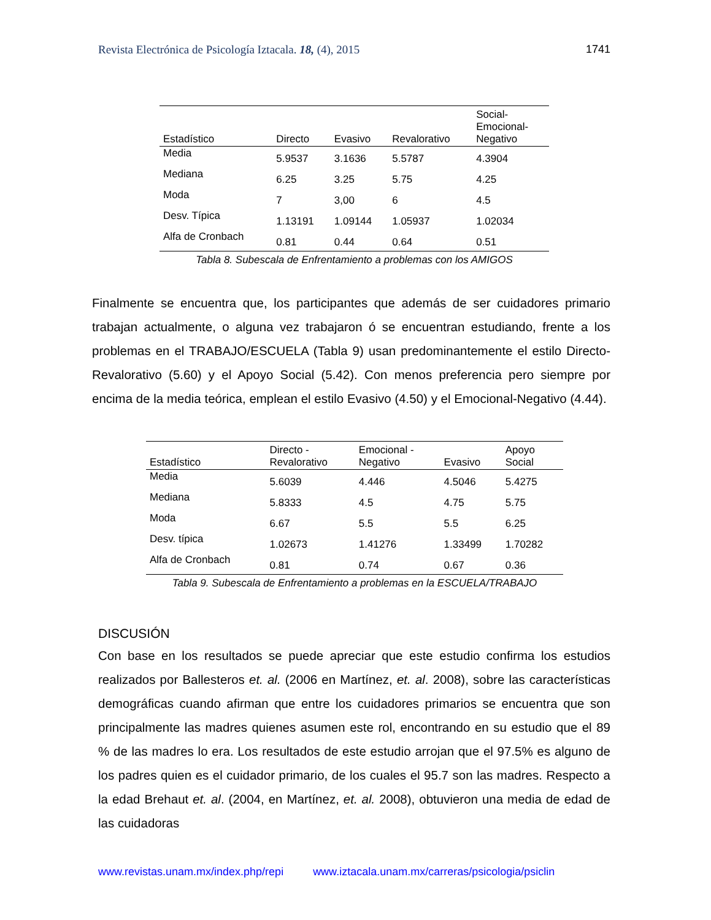Revista Electrónica de Psicología Iztacala. 18, (4), 2015 1741
| Estadístico | Directo | Evasivo | Revalorativo | Social- Emocional- Negativo |
| --- | --- | --- | --- | --- |
| Media | 5.9537 | 3.1636 | 5.5787 | 4.3904 |
| Mediana | 6.25 | 3.25 | 5.75 | 4.25 |
| Moda | 7 | 3,00 | 6 | 4.5 |
| Desv. Típica | 1.13191 | 1.09144 | 1.05937 | 1.02034 |
| Alfa de Cronbach | 0.81 | 0.44 | 0.64 | 0.51 |
Tabla 8. Subescala de Enfrentamiento a problemas con los AMIGOS
Finalmente se encuentra que, los participantes que además de ser cuidadores primario trabajan actualmente, o alguna vez trabajaron ó se encuentran estudiando, frente a los problemas en el TRABAJO/ESCUELA (Tabla 9) usan predominantemente el estilo Directo-Revalorativo (5.60) y el Apoyo Social (5.42). Con menos preferencia pero siempre por encima de la media teórica, emplean el estilo Evasivo (4.50) y el Emocional-Negativo (4.44).
| Estadístico | Directo - Revalorativo | Emocional - Negativo | Evasivo | Apoyo Social |
| --- | --- | --- | --- | --- |
| Media | 5.6039 | 4.446 | 4.5046 | 5.4275 |
| Mediana | 5.8333 | 4.5 | 4.75 | 5.75 |
| Moda | 6.67 | 5.5 | 5.5 | 6.25 |
| Desv. típica | 1.02673 | 1.41276 | 1.33499 | 1.70282 |
| Alfa de Cronbach | 0.81 | 0.74 | 0.67 | 0.36 |
Tabla 9. Subescala de Enfrentamiento a problemas en la ESCUELA/TRABAJO
DISCUSIÓN
Con base en los resultados se puede apreciar que este estudio confirma los estudios realizados por Ballesteros et. al. (2006 en Martínez, et. al. 2008), sobre las características demográficas cuando afirman que entre los cuidadores primarios se encuentra que son principalmente las madres quienes asumen este rol, encontrando en su estudio que el 89 % de las madres lo era. Los resultados de este estudio arrojan que el 97.5% es alguno de los padres quien es el cuidador primario, de los cuales el 95.7 son las madres. Respecto a la edad Brehaut et. al. (2004, en Martínez, et. al. 2008), obtuvieron una media de edad de las cuidadoras
www.revistas.unam.mx/index.php/repi www.iztacala.unam.mx/carreras/psicologia/psiclin